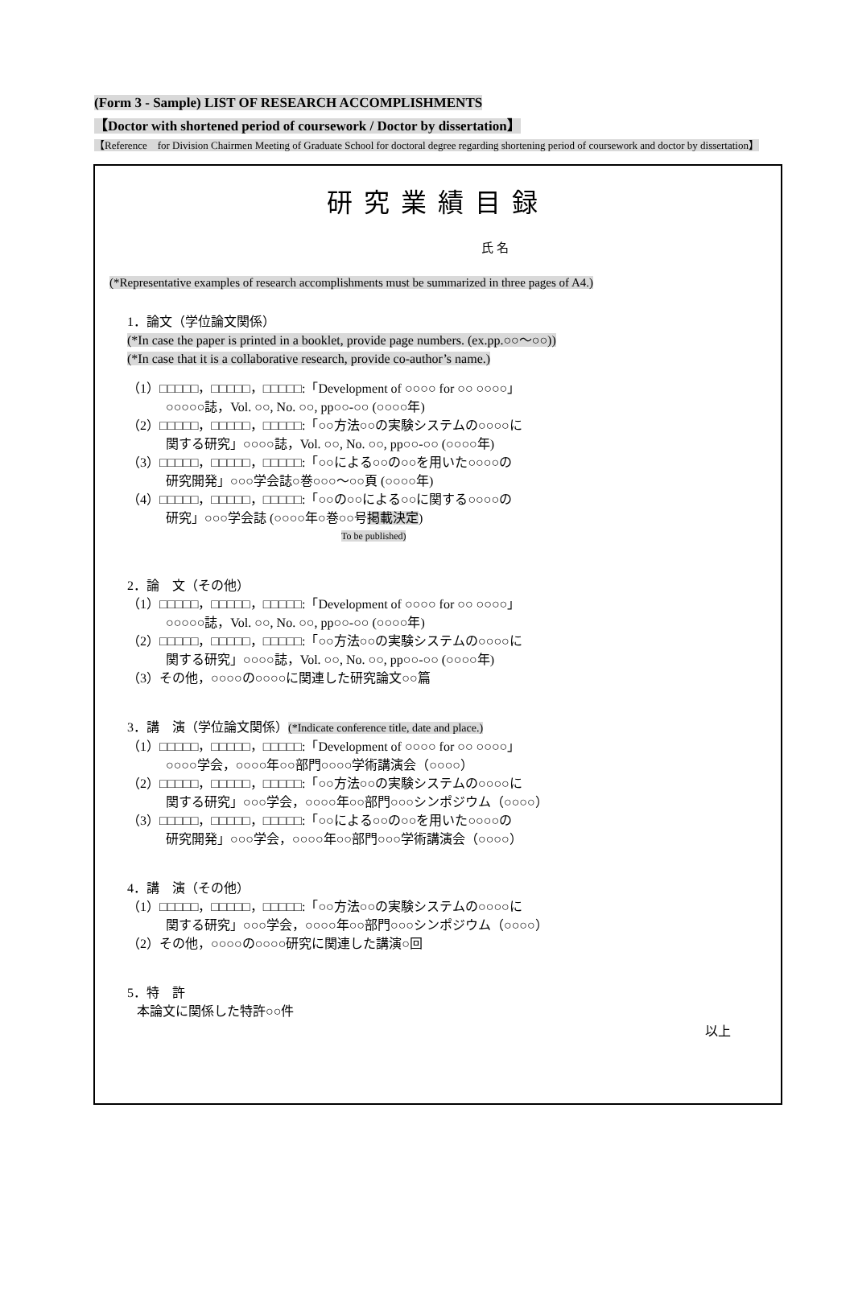(Form 3 - Sample) LIST OF RESEARCH ACCOMPLISHMENTS
【Doctor with shortened period of coursework / Doctor by dissertation】
【Reference　for Division Chairmen Meeting of Graduate School for doctoral degree regarding shortening period of coursework and doctor by dissertation】
研究業績目録
氏 名
(*Representative examples of research accomplishments must be summarized in three pages of A4.)
1．論文（学位論文関係）
(*In case the paper is printed in a booklet, provide page numbers. (ex.pp.○○～○○))
(*In case that it is a collaborative research, provide co-author’s name.)
（1）□□□□□，□□□□□，□□□□□:「Development of ○○○○ for ○○ ○○○○」
○○○○○誌，Vol. ○○, No. ○○, pp○○-○○ (○○○○年)
（2）□□□□□，□□□□□，□□□□□:「○○方法○○の実験システムの○○○○に
関する研究」○○○○誌，Vol. ○○, No. ○○, pp○○-○○ (○○○○年)
（3）□□□□□，□□□□□，□□□□□:「○○による○○の○○を用いた○○○○の
研究開発」○○○学会誌○巻○○○～○○頁 (○○○○年)
（4）□□□□□，□□□□□，□□□□□:「○○の○○による○○に関する○○○○の
研究」○○○学会誌 (○○○○年○巻○○号掲載決定)
To be published)
2．論　文（その他）
（1）□□□□□，□□□□□，□□□□□:「Development of ○○○○ for ○○ ○○○○」
○○○○○誌，Vol. ○○, No. ○○, pp○○-○○ (○○○○年)
（2）□□□□□，□□□□□，□□□□□:「○○方法○○の実験システムの○○○○に
関する研究」○○○○誌，Vol. ○○, No. ○○, pp○○-○○ (○○○○年)
（3）その他，○○○○の○○○○に関連した研究論文○○篇
3．講　演（学位論文関係）(*Indicate conference title, date and place.)
（1）□□□□□，□□□□□，□□□□□:「Development of ○○○○ for ○○ ○○○○」
○○○○学会，○○○○年○○部門○○○○学術講演会（○○○○）
（2）□□□□□，□□□□□，□□□□□:「○○方法○○の実験システムの○○○○に
関する研究」○○○学会，○○○○年○○部門○○○シンポジウム（○○○○）
（3）□□□□□，□□□□□，□□□□□:「○○による○○の○○を用いた○○○○の
研究開発」○○○学会，○○○○年○○部門○○○学術講演会（○○○○）
4．講　演（その他）
（1）□□□□□，□□□□□，□□□□□:「○○方法○○の実験システムの○○○○に
関する研究」○○○学会，○○○○年○○部門○○○シンポジウム（○○○○）
（2）その他，○○○○の○○○○研究に関連した講演○回
5．特　許
本論文に関係した特許○○件
以上